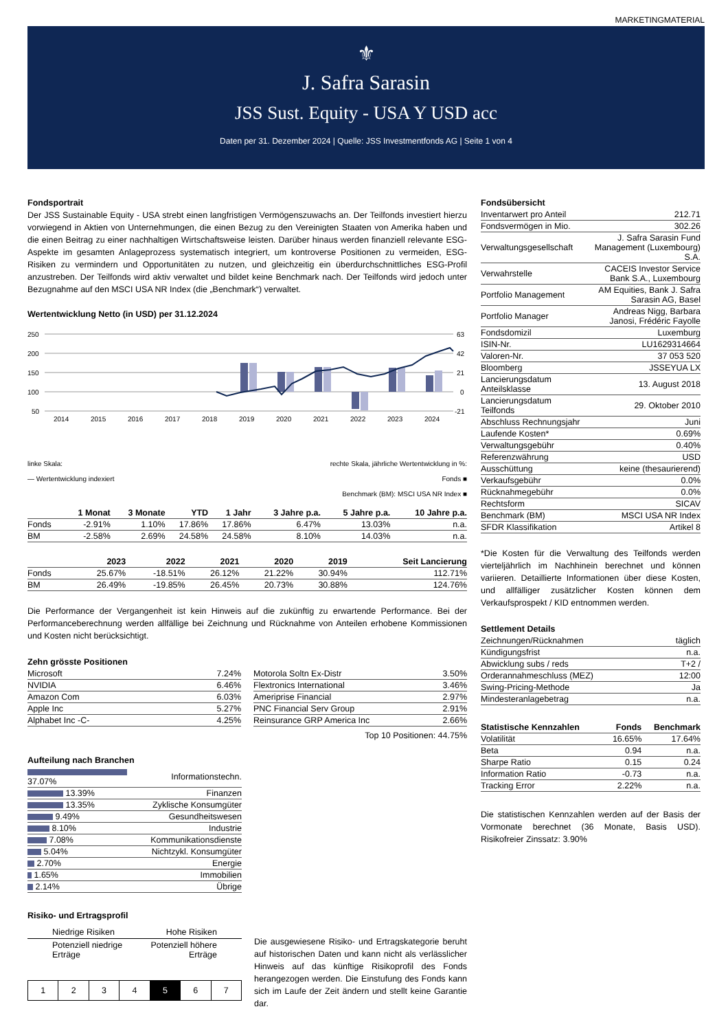MARKETINGMATERIAL
⚜
J. Safra Sarasin
JSS Sust. Equity - USA Y USD acc
Daten per 31. Dezember 2024 | Quelle: JSS Investmentfonds AG | Seite 1 von 4
Fondsportrait
Der JSS Sustainable Equity - USA strebt einen langfristigen Vermögenszuwachs an. Der Teilfonds investiert hierzu vorwiegend in Aktien von Unternehmungen, die einen Bezug zu den Vereinigten Staaten von Amerika haben und die einen Beitrag zu einer nachhaltigen Wirtschaftsweise leisten. Darüber hinaus werden finanziell relevante ESG-Aspekte im gesamten Anlageprozess systematisch integriert, um kontroverse Positionen zu vermeiden, ESG-Risiken zu vermindern und Opportunitäten zu nutzen, und gleichzeitig ein überdurchschnittliches ESG-Profil anzustreben. Der Teilfonds wird aktiv verwaltet und bildet keine Benchmark nach. Der Teilfonds wird jedoch unter Bezugnahme auf den MSCI USA NR Index (die „Benchmark“) verwaltet.
Wertentwicklung Netto (in USD) per 31.12.2024
250
200
150
100
50
63
42
21
0
-21
2014
2015
2016
2017
2018
2019
2020
2021
2022
2023
2024
linke Skala:
— Wertentwicklung indexiert
rechte Skala, jährliche Wertentwicklung in %:
Fonds ■
Benchmark (BM): MSCI USA NR Index ■
| | 1 Monat | 3 Monate | YTD | 1 Jahr | 3 Jahre p.a. | 5 Jahre p.a. | 10 Jahre p.a. |
| --- | --- | --- | --- | --- | --- | --- | --- |
| Fonds | -2.91% | 1.10% | 17.86% | 17.86% | 6.47% | 13.03% | n.a. |
| BM | -2.58% | 2.69% | 24.58% | 24.58% | 8.10% | 14.03% | n.a. |
| | 2023 | 2022 | 2021 | 2020 | 2019 | Seit Lancierung |
| --- | --- | --- | --- | --- | --- | --- |
| Fonds | 25.67% | -18.51% | 26.12% | 21.22% | 30.94% | 112.71% |
| BM | 26.49% | -19.85% | 26.45% | 20.73% | 30.88% | 124.76% |
Die Performance der Vergangenheit ist kein Hinweis auf die zukünftig zu erwartende Performance. Bei der Performanceberechnung werden allfällige bei Zeichnung und Rücknahme von Anteilen erhobene Kommissionen und Kosten nicht berücksichtigt.
Zehn grösste Positionen
| Microsoft | 7.24% |
| NVIDIA | 6.46% |
| Amazon Com | 6.03% |
| Apple Inc | 5.27% |
| Alphabet Inc -C- | 4.25% |
| Motorola Soltn Ex-Distr | 3.50% |
| Flextronics International | 3.46% |
| Ameriprise Financial | 2.97% |
| PNC Financial Serv Group | 2.91% |
| Reinsurance GRP America Inc | 2.66% |
Top 10 Positionen: 44.75%
Aufteilung nach Branchen
| 37.07% | Informationstechn. |
| 13.39% | Finanzen |
| 13.35% | Zyklische Konsumgüter |
| 9.49% | Gesundheitswesen |
| 8.10% | Industrie |
| 7.08% | Kommunikationsdienste |
| 5.04% | Nichtzykl. Konsumgüter |
| 2.70% | Energie |
| 1.65% | Immobilien |
| 2.14% | Übrige |
Risiko- und Ertragsprofil
Niedrige Risiken Hohe Risiken
Potenziell niedrige
Erträge Potenziell höhere
Erträge
| 1 | 2 | 3 | 4 | 5 | 6 | 7 |
Die ausgewiesene Risiko- und Ertragskategorie beruht auf historischen Daten und kann nicht als verlässlicher Hinweis auf das künftige Risikoprofil des Fonds herangezogen werden. Die Einstufung des Fonds kann sich im Laufe der Zeit ändern und stellt keine Garantie dar.
Fondsübersicht
| Inventarwert pro Anteil | 212.71 |
| Fondsvermögen in Mio. | 302.26 |
| Verwaltungsgesellschaft | J. Safra Sarasin Fund Management (Luxembourg) S.A. |
| Verwahrstelle | CACEIS Investor Service Bank S.A., Luxembourg |
| Portfolio Management | AM Equities, Bank J. Safra Sarasin AG, Basel |
| Portfolio Manager | Andreas Nigg, Barbara Janosi, Frédéric Fayolle |
| Fondsdomizil | Luxemburg |
| ISIN-Nr. | LU1629314664 |
| Valoren-Nr. | 37 053 520 |
| Bloomberg | JSSEYUA LX |
| Lancierungsdatum Anteilsklasse | 13. August 2018 |
| Lancierungsdatum Teilfonds | 29. Oktober 2010 |
| Abschluss Rechnungsjahr | Juni |
| Laufende Kosten* | 0.69% |
| Verwaltungsgebühr | 0.40% |
| Referenzwährung | USD |
| Ausschüttung | keine (thesaurierend) |
| Verkaufsgebühr | 0.0% |
| Rücknahmegebühr | 0.0% |
| Rechtsform | SICAV |
| Benchmark (BM) | MSCI USA NR Index |
| SFDR Klassifikation | Artikel 8 |
*Die Kosten für die Verwaltung des Teilfonds werden vierteljährlich im Nachhinein berechnet und können variieren. Detaillierte Informationen über diese Kosten, und allfälliger zusätzlicher Kosten können dem Verkaufsprospekt / KID entnommen werden.
Settlement Details
| Zeichnungen/Rücknahmen | täglich |
| Kündigungsfrist | n.a. |
| Abwicklung subs / reds | T+2 / |
| Orderannahmeschluss (MEZ) | 12:00 |
| Swing-Pricing-Methode | Ja |
| Mindesteranlagebetrag | n.a. |
| Statistische Kennzahlen | Fonds | Benchmark |
| --- | --- | --- |
| Volatilität | 16.65% | 17.64% |
| Beta | 0.94 | n.a. |
| Sharpe Ratio | 0.15 | 0.24 |
| Information Ratio | -0.73 | n.a. |
| Tracking Error | 2.22% | n.a. |
Die statistischen Kennzahlen werden auf der Basis der Vormonate berechnet (36 Monate, Basis USD). Risikofreier Zinssatz: 3.90%